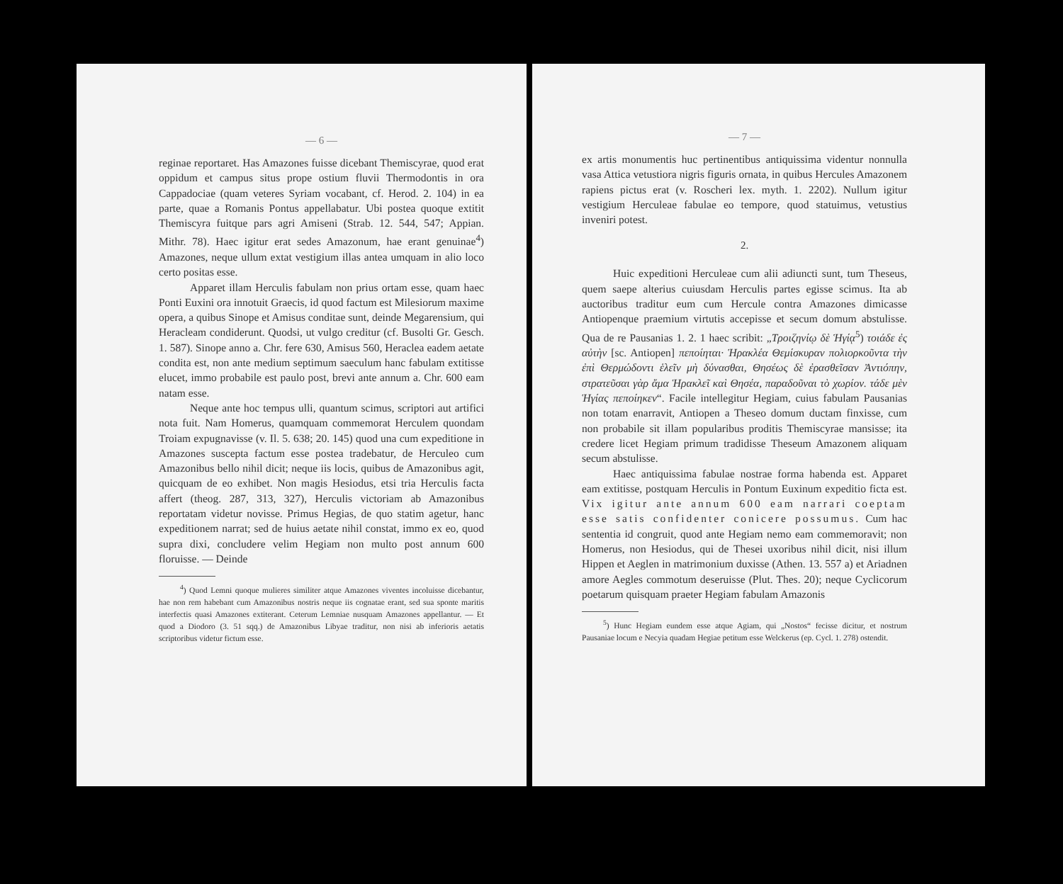— 6 —
reginae reportaret. Has Amazones fuisse dicebant Themiscyrae, quod erat oppidum et campus situs prope ostium fluvii Thermodontis in ora Cappadociae (quam veteres Syriam vocabant, cf. Herod. 2. 104) in ea parte, quae a Romanis Pontus appellabatur. Ubi postea quoque extitit Themiscyra fuitque pars agri Amiseni (Strab. 12. 544, 547; Appian. Mithr. 78). Haec igitur erat sedes Amazonum, hae erant genuinae<sup>4</sup>) Amazones, neque ullum extat vestigium illas antea umquam in alio loco certo positas esse.
Apparet illam Herculis fabulam non prius ortam esse, quam haec Ponti Euxini ora innotuit Graecis, id quod factum est Milesiorum maxime opera, a quibus Sinope et Amisus conditae sunt, deinde Megarensium, qui Heracleam condiderunt. Quodsi, ut vulgo creditur (cf. Busolti Gr. Gesch. 1. 587). Sinope anno a. Chr. fere 630, Amisus 560, Heraclea eadem aetate condita est, non ante medium septimum saeculum hanc fabulam extitisse elucet, immo probabile est paulo post, brevi ante annum a. Chr. 600 eam natam esse.
Neque ante hoc tempus ulli, quantum scimus, scriptori aut artifici nota fuit. Nam Homerus, quamquam commemorat Herculem quondam Troiam expugnavisse (v. Il. 5. 638; 20. 145) quod una cum expeditione in Amazones suscepta factum esse postea tradebatur, de Herculeo cum Amazonibus bello nihil dicit; neque iis locis, quibus de Amazonibus agit, quicquam de eo exhibet. Non magis Hesiodus, etsi tria Herculis facta affert (theog. 287, 313, 327), Herculis victoriam ab Amazonibus reportatam videtur novisse. Primus Hegias, de quo statim agetur, hanc expeditionem narrat; sed de huius aetate nihil constat, immo ex eo, quod supra dixi, concludere velim Hegiam non multo post annum 600 floruisse. — Deinde
<sup>4</sup>) Quod Lemni quoque mulieres similiter atque Amazones viventes incoluisse dicebantur, hae non rem habebant cum Amazonibus nostris neque iis cognatae erant, sed sua sponte maritis interfectis quasi Amazones extiterant. Ceterum Lemniae nusquam Amazones appellantur. — Et quod a Diodoro (3. 51 sqq.) de Amazonibus Libyae traditur, non nisi ab inferioris aetatis scriptoribus videtur fictum esse.
— 7 —
ex artis monumentis huc pertinentibus antiquissima videntur nonnulla vasa Attica vetustiora nigris figuris ornata, in quibus Hercules Amazonem rapiens pictus erat (v. Roscheri lex. myth. 1. 2202). Nullum igitur vestigium Herculeae fabulae eo tempore, quod statuimus, vetustius inveniri potest.
2.
Huic expeditioni Herculeae cum alii adiuncti sunt, tum Theseus, quem saepe alterius cuiusdam Herculis partes egisse scimus. Ita ab auctoribus traditur eum cum Hercule contra Amazones dimicasse Antiopenque praemium virtutis accepisse et secum domum abstulisse. Qua de re Pausanias 1. 2. 1 haec scribit: „Τροιζηνίῳ δὲ Ἡγίᾳ<sup>5</sup>) τοιάδε ἐς αὐτὴν [sc. Antiopen] πεποίηται· Ἡρακλέα Θεμίσκυραν πολιορκοῦντα τὴν ἐπὶ Θερμώδοντι ἑλεῖν μὴ δύνασθαι, Θησέως δὲ ἐρασθεῖσαν Ἀντιόπην, στρατεῦσαι γὰρ ἅμα Ἡρακλεῖ καὶ Θησέα, παραδοῦναι τὸ χωρίον. τάδε μὲν Ἡγίας πεποίηκεν“. Facile intellegitur Hegiam, cuius fabulam Pausanias non totam enarravit, Antiopen a Theseo domum ductam finxisse, cum non probabile sit illam popularibus proditis Themiscyrae mansisse; ita credere licet Hegiam primum tradidisse Theseum Amazonem aliquam secum abstulisse.
Haec antiquissima fabulae nostrae forma habenda est. Apparet eam extitisse, postquam Herculis in Pontum Euxinum expeditio ficta est. Vix igitur ante annum 600 eam narrari coeptam esse satis confidenter conicere possumus. Cum hac sententia id congruit, quod ante Hegiam nemo eam commemoravit; non Homerus, non Hesiodus, qui de Thesei uxoribus nihil dicit, nisi illum Hippen et Aeglen in matrimonium duxisse (Athen. 13. 557 a) et Ariadnen amore Aegles commotum deseruisse (Plut. Thes. 20); neque Cyclicorum poetarum quisquam praeter Hegiam fabulam Amazonis
<sup>5</sup>) Hunc Hegiam eundem esse atque Agiam, qui „Nostos“ fecisse dicitur, et nostrum Pausaniae locum e Necyia quadam Hegiae petitum esse Welckerus (ep. Cycl. 1. 278) ostendit.